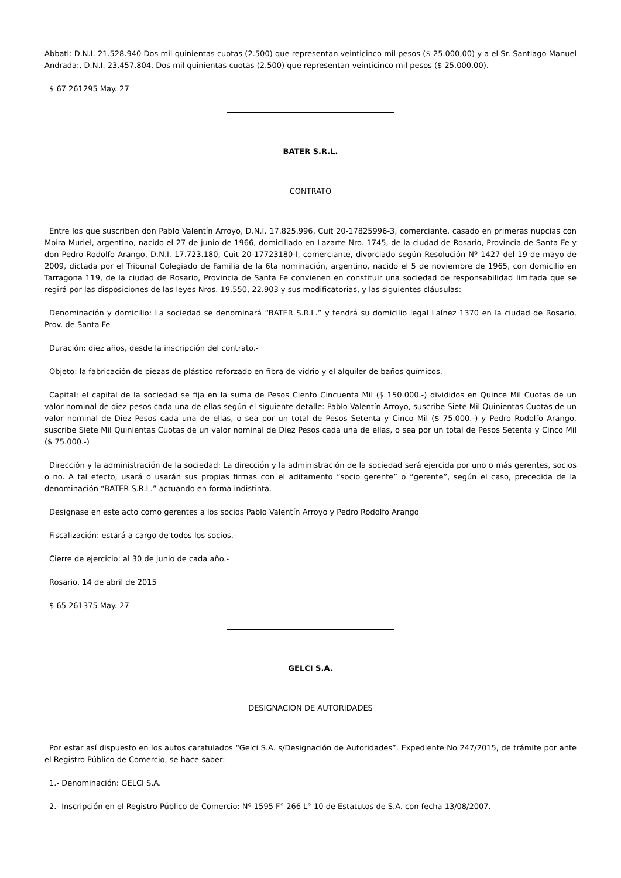Abbati: D.N.I. 21.528.940 Dos mil quinientas cuotas (2.500) que representan veinticinco mil pesos ($ 25.000,00) y a el Sr. Santiago Manuel Andrada:, D.N.I. 23.457.804, Dos mil quinientas cuotas (2.500) que representan veinticinco mil pesos ($ 25.000,00).
$ 67 261295 May. 27
BATER S.R.L.
CONTRATO
Entre los que suscriben don Pablo Valentín Arroyo, D.N.I. 17.825.996, Cuit 20-17825996-3, comerciante, casado en primeras nupcias con Moira Muriel, argentino, nacido el 27 de junio de 1966, domiciliado en Lazarte Nro. 1745, de la ciudad de Rosario, Provincia de Santa Fe y don Pedro Rodolfo Arango, D.N.I. 17.723.180, Cuit 20-17723180-l, comerciante, divorciado según Resolución Nº 1427 del 19 de mayo de 2009, dictada por el Tribunal Colegiado de Familia de la 6ta nominación, argentino, nacido el 5 de noviembre de 1965, con domicilio en Tarragona 119, de la ciudad de Rosario, Provincia de Santa Fe convienen en constituir una sociedad de responsabilidad limitada que se regirá por las disposiciones de las leyes Nros. 19.550, 22.903 y sus modificatorias, y las siguientes cláusulas:
Denominación y domicilio: La sociedad se denominará “BATER S.R.L.” y tendrá su domicilio legal Laínez 1370 en la ciudad de Rosario, Prov. de Santa Fe
Duración: diez años, desde la inscripción del contrato.-
Objeto: la fabricación de piezas de plástico reforzado en fibra de vidrio y el alquiler de baños químicos.
Capital: el capital de la sociedad se fija en la suma de Pesos Ciento Cincuenta Mil ($ 150.000.-) divididos en Quince Mil Cuotas de un valor nominal de diez pesos cada una de ellas según el siguiente detalle: Pablo Valentín Arroyo, suscribe Siete Mil Quinientas Cuotas de un valor nominal de Diez Pesos cada una de ellas, o sea por un total de Pesos Setenta y Cinco Mil ($ 75.000.-) y Pedro Rodolfo Arango, suscribe Siete Mil Quinientas Cuotas de un valor nominal de Diez Pesos cada una de ellas, o sea por un total de Pesos Setenta y Cinco Mil ($ 75.000.-)
Dirección y la administración de la sociedad: La dirección y la administración de la sociedad será ejercida por uno o más gerentes, socios o no. A tal efecto, usará o usarán sus propias firmas con el aditamento “socio gerente” o “gerente”, según el caso, precedida de la denominación “BATER S.R.L.” actuando en forma indistinta.
Designase en este acto como gerentes a los socios Pablo Valentín Arroyo y Pedro Rodolfo Arango
Fiscalización: estará a cargo de todos los socios.-
Cierre de ejercicio: al 30 de junio de cada año.-
Rosario, 14 de abril de 2015
$ 65 261375 May. 27
GELCI S.A.
DESIGNACION DE AUTORIDADES
Por estar así dispuesto en los autos caratulados “Gelci S.A. s/Designación de Autoridades”. Expediente No 247/2015, de trámite por ante el Registro Público de Comercio, se hace saber:
1.- Denominación: GELCI S.A.
2.- Inscripción en el Registro Público de Comercio: Nº 1595 F° 266 L° 10 de Estatutos de S.A. con fecha 13/08/2007.